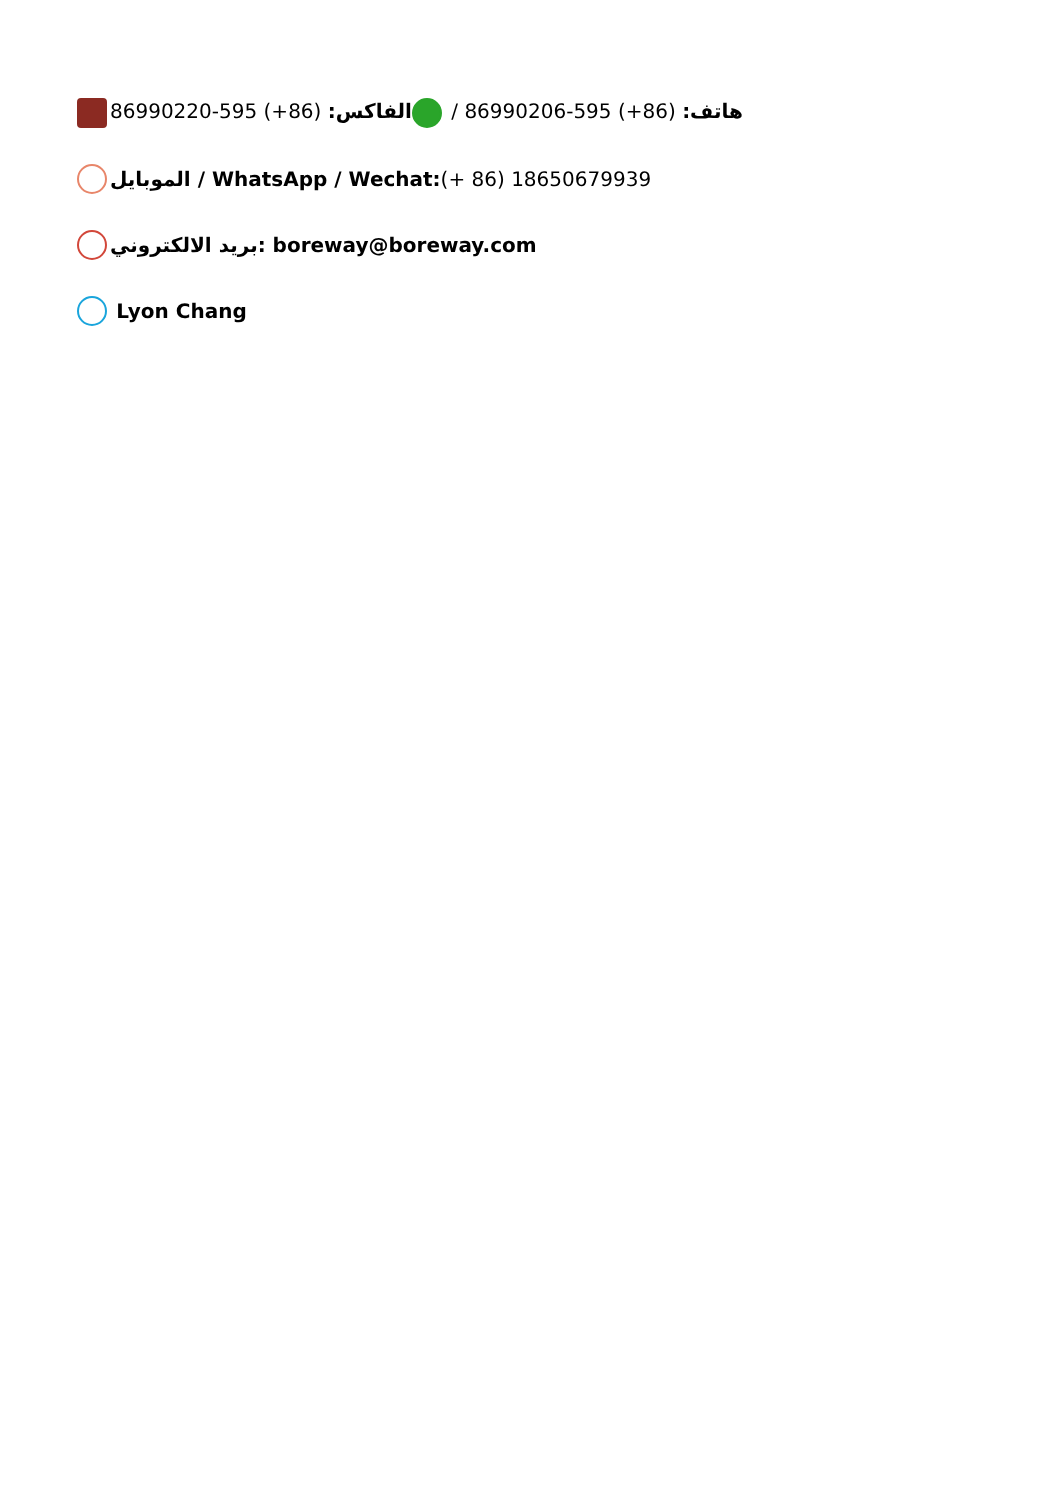هاتف: (86+) 595-86990206 / الفاكس: (86+) 595-86990220
الموبايل / WhatsApp / Wechat:(+ 86) 18650679939
بريد الالكتروني: boreway@boreway.com
Lyon Chang